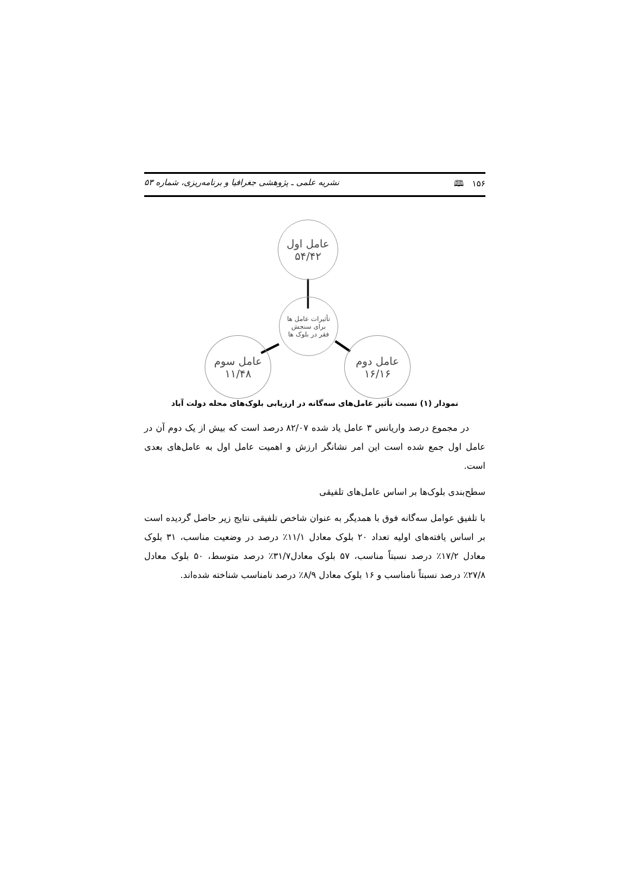۱۵۶ 🕮 نشریه علمی ـ پژوهشی جغرافیا و برنامه‌ریزی، شماره ۵۳
عامل اول
۵۴/۴۲
تأثیرات عامل ها
برای سنجش
فقر در بلوک ها
عامل سوم
۱۱/۴۸
عامل دوم
۱۶/۱۶
نمودار (۱) نسبت تأثیر عامل‌های سه‌گانه در ارزیابی بلوک‌های محله دولت آباد
در مجموع درصد واریانس ۳ عامل یاد شده ۸۲/۰۷ درصد است که بیش از یک دوم آن در عامل اول جمع شده است این امر نشانگر ارزش و اهمیت عامل اول به عامل‌های بعدی است.
سطح‌بندی بلوک‌ها بر اساس عامل‌های تلفیقی
با تلفیق عوامل سه‌گانه فوق با همدیگر به عنوان شاخص تلفیقی نتایج زیر حاصل گردیده است بر اساس یافته‌های اولیه تعداد ۲۰ بلوک معادل ۱۱/۱٪ درصد در وضعیت مناسب، ۳۱ بلوک معادل ۱۷/۲٪ درصد نسبتاً مناسب، ۵۷ بلوک معادل۳۱/۷٪ درصد متوسط، ۵۰ بلوک معادل ۲۷/۸٪ درصد نسبتاً نامناسب و ۱۶ بلوک معادل ۸/۹٪ درصد نامناسب شناخته شده‌اند.